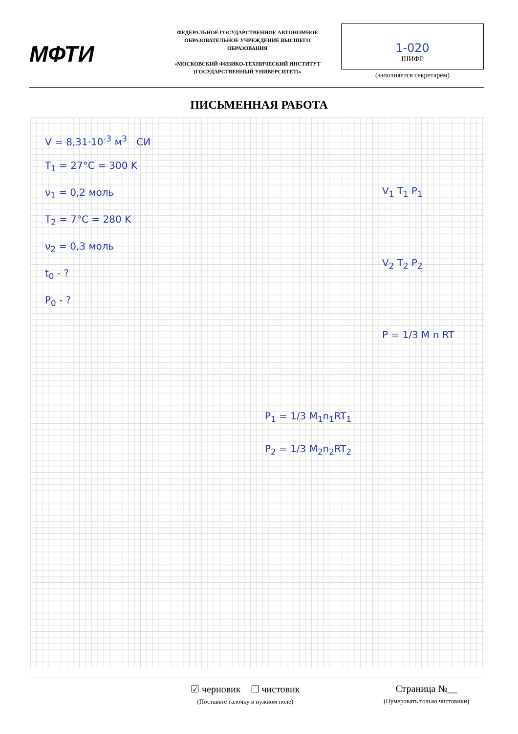МФТИ
ФЕДЕРАЛЬНОЕ ГОСУДАРСТВЕННОЕ АВТОНОМНОЕ ОБРАЗОВАТЕЛЬНОЕ УЧРЕЖДЕНИЕ ВЫСШЕГО ОБРАЗОВАНИЯ
«МОСКОВСКИЙ ФИЗИКО-ТЕХНИЧЕСКИЙ ИНСТИТУТ (ГОСУДАРСТВЕННЫЙ УНИВЕРСИТЕТ)»
1-020
ШИФР
(заполняется секретарём)
ПИСЬМЕННАЯ РАБОТА
V = 8,31·10<sup>-3</sup> м<sup>3</sup> СИ
T<sub>1</sub> = 27°C = 300 K
ν<sub>1</sub> = 0,2 моль
T<sub>2</sub> = 7°C = 280 K
ν<sub>2</sub> = 0,3 моль
t<sub>0</sub> - ?
P<sub>0</sub> - ?
V<sub>1</sub> T<sub>1</sub> P<sub>1</sub>
V<sub>2</sub> T<sub>2</sub> P<sub>2</sub>
P = 1/3 M n RT
P<sub>1</sub> = 1/3 M<sub>1</sub>n<sub>1</sub>RT<sub>1</sub>
P<sub>2</sub> = 1/3 M<sub>2</sub>n<sub>2</sub>RT<sub>2</sub>
☑ черновик ☐ чистовик
(Поставьте галочку в нужном поле)
Страница №__
(Нумеровать только чистовики)